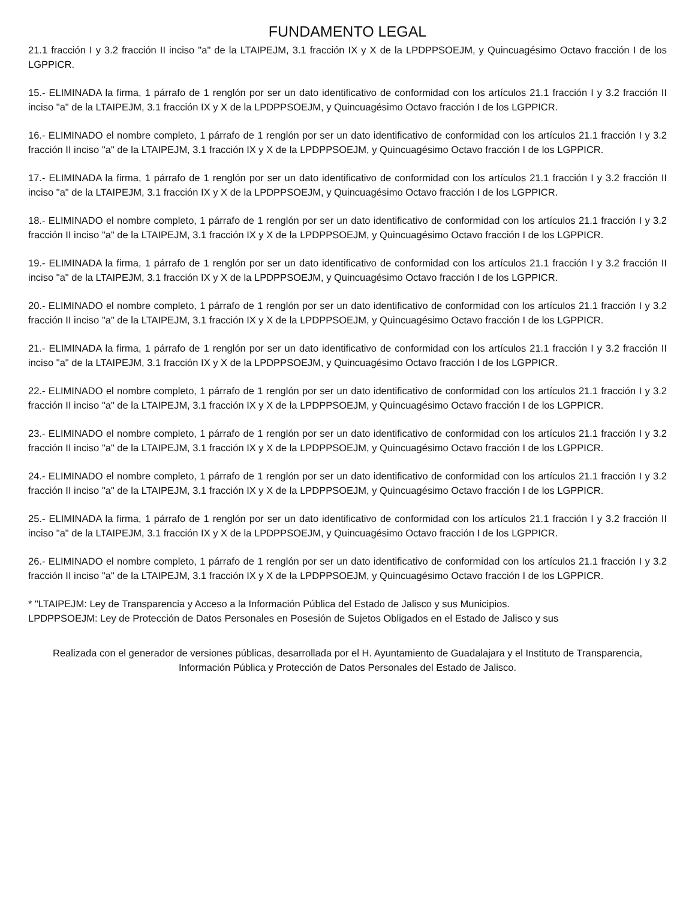FUNDAMENTO LEGAL
21.1 fracción I y 3.2 fracción II inciso "a" de la LTAIPEJM, 3.1 fracción IX y X de la LPDPPSOEJM, y Quincuagésimo Octavo fracción I de los LGPPICR.
15.- ELIMINADA la firma, 1 párrafo de 1 renglón por ser un dato identificativo de conformidad con los artículos 21.1 fracción I y 3.2 fracción II inciso "a" de la LTAIPEJM, 3.1 fracción IX y X de la LPDPPSOEJM, y Quincuagésimo Octavo fracción I de los LGPPICR.
16.- ELIMINADO el nombre completo, 1 párrafo de 1 renglón por ser un dato identificativo de conformidad con los artículos 21.1 fracción I y 3.2 fracción II inciso "a" de la LTAIPEJM, 3.1 fracción IX y X de la LPDPPSOEJM, y Quincuagésimo Octavo fracción I de los LGPPICR.
17.- ELIMINADA la firma, 1 párrafo de 1 renglón por ser un dato identificativo de conformidad con los artículos 21.1 fracción I y 3.2 fracción II inciso "a" de la LTAIPEJM, 3.1 fracción IX y X de la LPDPPSOEJM, y Quincuagésimo Octavo fracción I de los LGPPICR.
18.- ELIMINADO el nombre completo, 1 párrafo de 1 renglón por ser un dato identificativo de conformidad con los artículos 21.1 fracción I y 3.2 fracción II inciso "a" de la LTAIPEJM, 3.1 fracción IX y X de la LPDPPSOEJM, y Quincuagésimo Octavo fracción I de los LGPPICR.
19.- ELIMINADA la firma, 1 párrafo de 1 renglón por ser un dato identificativo de conformidad con los artículos 21.1 fracción I y 3.2 fracción II inciso "a" de la LTAIPEJM, 3.1 fracción IX y X de la LPDPPSOEJM, y Quincuagésimo Octavo fracción I de los LGPPICR.
20.- ELIMINADO el nombre completo, 1 párrafo de 1 renglón por ser un dato identificativo de conformidad con los artículos 21.1 fracción I y 3.2 fracción II inciso "a" de la LTAIPEJM, 3.1 fracción IX y X de la LPDPPSOEJM, y Quincuagésimo Octavo fracción I de los LGPPICR.
21.- ELIMINADA la firma, 1 párrafo de 1 renglón por ser un dato identificativo de conformidad con los artículos 21.1 fracción I y 3.2 fracción II inciso "a" de la LTAIPEJM, 3.1 fracción IX y X de la LPDPPSOEJM, y Quincuagésimo Octavo fracción I de los LGPPICR.
22.- ELIMINADO el nombre completo, 1 párrafo de 1 renglón por ser un dato identificativo de conformidad con los artículos 21.1 fracción I y 3.2 fracción II inciso "a" de la LTAIPEJM, 3.1 fracción IX y X de la LPDPPSOEJM, y Quincuagésimo Octavo fracción I de los LGPPICR.
23.- ELIMINADO el nombre completo, 1 párrafo de 1 renglón por ser un dato identificativo de conformidad con los artículos 21.1 fracción I y 3.2 fracción II inciso "a" de la LTAIPEJM, 3.1 fracción IX y X de la LPDPPSOEJM, y Quincuagésimo Octavo fracción I de los LGPPICR.
24.- ELIMINADO el nombre completo, 1 párrafo de 1 renglón por ser un dato identificativo de conformidad con los artículos 21.1 fracción I y 3.2 fracción II inciso "a" de la LTAIPEJM, 3.1 fracción IX y X de la LPDPPSOEJM, y Quincuagésimo Octavo fracción I de los LGPPICR.
25.- ELIMINADA la firma, 1 párrafo de 1 renglón por ser un dato identificativo de conformidad con los artículos 21.1 fracción I y 3.2 fracción II inciso "a" de la LTAIPEJM, 3.1 fracción IX y X de la LPDPPSOEJM, y Quincuagésimo Octavo fracción I de los LGPPICR.
26.- ELIMINADO el nombre completo, 1 párrafo de 1 renglón por ser un dato identificativo de conformidad con los artículos 21.1 fracción I y 3.2 fracción II inciso "a" de la LTAIPEJM, 3.1 fracción IX y X de la LPDPPSOEJM, y Quincuagésimo Octavo fracción I de los LGPPICR.
* "LTAIPEJM: Ley de Transparencia y Acceso a la Información Pública del Estado de Jalisco y sus Municipios.
LPDPPSOEJM: Ley de Protección de Datos Personales en Posesión de Sujetos Obligados en el Estado de Jalisco y sus
Realizada con el generador de versiones públicas, desarrollada por el H. Ayuntamiento de Guadalajara y el Instituto de Transparencia, Información Pública y Protección de Datos Personales del Estado de Jalisco.